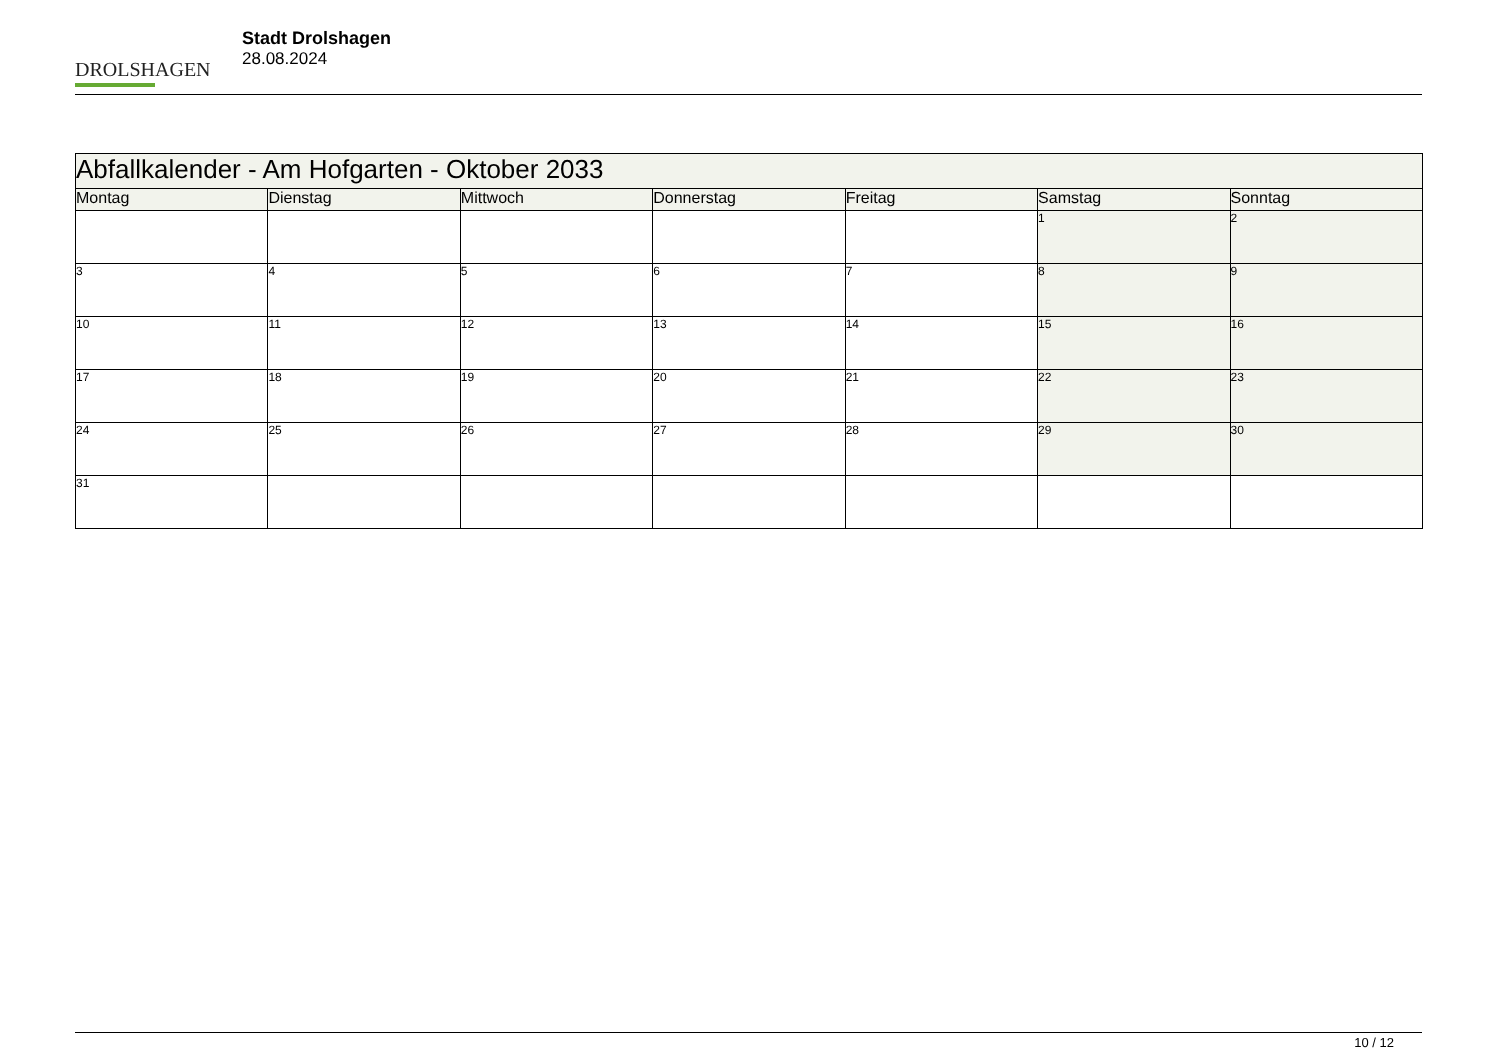DROLSHAGEN
Stadt Drolshagen
28.08.2024
| Abfallkalender - Am Hofgarten - Oktober 2033 | | | | | | |
| Montag | Dienstag | Mittwoch | Donnerstag | Freitag | Samstag | Sonntag |
| | | | | | 1 | 2 |
| 3 | 4 | 5 | 6 | 7 | 8 | 9 |
| 10 | 11 | 12 | 13 | 14 | 15 | 16 |
| 17 | 18 | 19 | 20 | 21 | 22 | 23 |
| 24 | 25 | 26 | 27 | 28 | 29 | 30 |
| 31 | | | | | | |
10 / 12